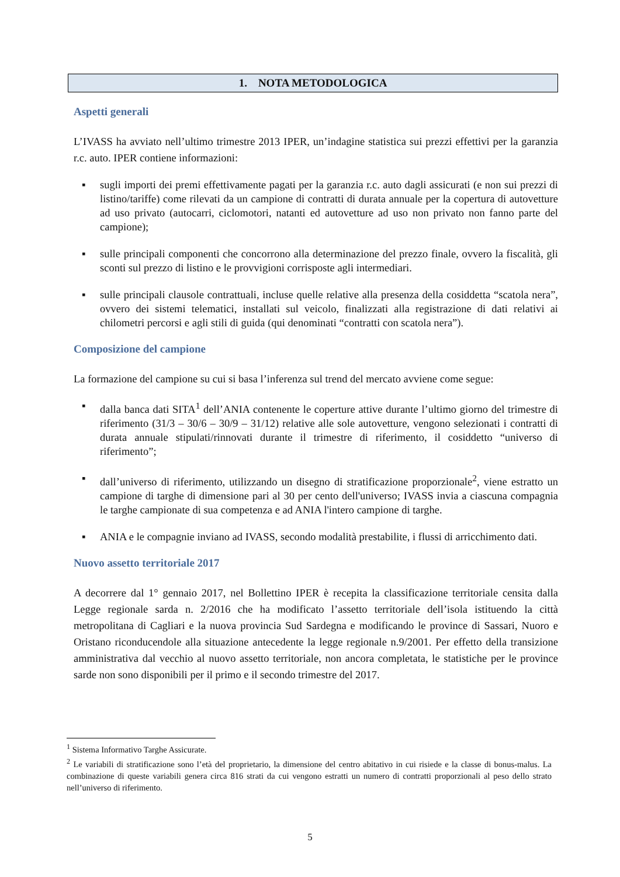1. NOTA METODOLOGICA
Aspetti generali
L’IVASS ha avviato nell’ultimo trimestre 2013 IPER, un’indagine statistica sui prezzi effettivi per la garanzia r.c. auto. IPER contiene informazioni:
▪ sugli importi dei premi effettivamente pagati per la garanzia r.c. auto dagli assicurati (e non sui prezzi di listino/tariffe) come rilevati da un campione di contratti di durata annuale per la copertura di autovetture ad uso privato (autocarri, ciclomotori, natanti ed autovetture ad uso non privato non fanno parte del campione);
▪ sulle principali componenti che concorrono alla determinazione del prezzo finale, ovvero la fiscalità, gli sconti sul prezzo di listino e le provvigioni corrisposte agli intermediari.
▪ sulle principali clausole contrattuali, incluse quelle relative alla presenza della cosiddetta “scatola nera”, ovvero dei sistemi telematici, installati sul veicolo, finalizzati alla registrazione di dati relativi ai chilometri percorsi e agli stili di guida (qui denominati “contratti con scatola nera”).
Composizione del campione
La formazione del campione su cui si basa l’inferenza sul trend del mercato avviene come segue:
▪ dalla banca dati SITA<sup>1</sup> dell’ANIA contenente le coperture attive durante l’ultimo giorno del trimestre di riferimento (31/3 – 30/6 – 30/9 – 31/12) relative alle sole autovetture, vengono selezionati i contratti di durata annuale stipulati/rinnovati durante il trimestre di riferimento, il cosiddetto “universo di riferimento”;
▪ dall’universo di riferimento, utilizzando un disegno di stratificazione proporzionale<sup>2</sup>, viene estratto un campione di targhe di dimensione pari al 30 per cento dell'universo; IVASS invia a ciascuna compagnia le targhe campionate di sua competenza e ad ANIA l'intero campione di targhe.
▪ ANIA e le compagnie inviano ad IVASS, secondo modalità prestabilite, i flussi di arricchimento dati.
Nuovo assetto territoriale 2017
A decorrere dal 1° gennaio 2017, nel Bollettino IPER è recepita la classificazione territoriale censita dalla Legge regionale sarda n. 2/2016 che ha modificato l’assetto territoriale dell’isola istituendo la città metropolitana di Cagliari e la nuova provincia Sud Sardegna e modificando le province di Sassari, Nuoro e Oristano riconducendole alla situazione antecedente la legge regionale n.9/2001. Per effetto della transizione amministrativa dal vecchio al nuovo assetto territoriale, non ancora completata, le statistiche per le province sarde non sono disponibili per il primo e il secondo trimestre del 2017.
<sup>1</sup> Sistema Informativo Targhe Assicurate.
<sup>2</sup> Le variabili di stratificazione sono l’età del proprietario, la dimensione del centro abitativo in cui risiede e la classe di bonus-malus. La combinazione di queste variabili genera circa 816 strati da cui vengono estratti un numero di contratti proporzionali al peso dello strato nell’universo di riferimento.
5